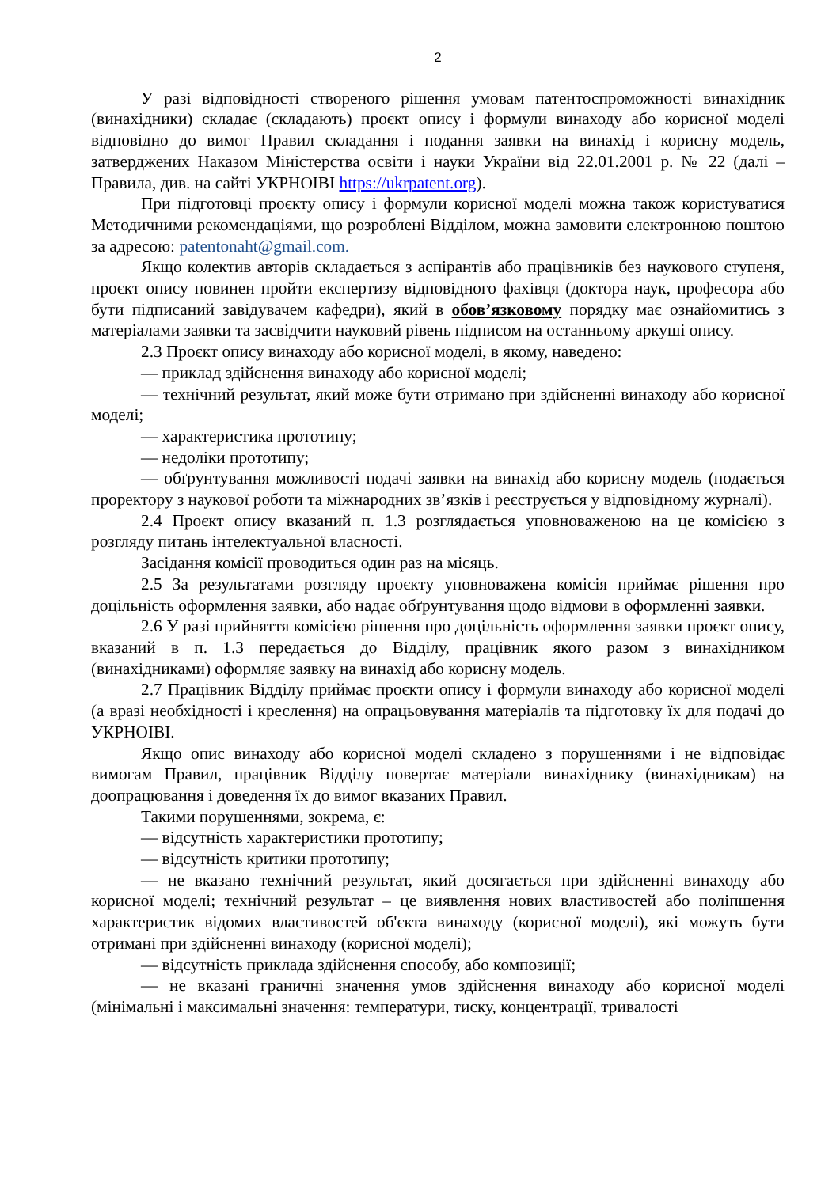2
У разі відповідності створеного рішення умовам патентоспроможності винахідник (винахідники) складає (складають) проєкт опису і формули винаходу або корисної моделі відповідно до вимог Правил складання і подання заявки на винахід і корисну модель, затверджених Наказом Міністерства освіти і науки України від 22.01.2001 р. № 22 (далі – Правила, див. на сайті УКРНОІВІ https://ukrpatent.org).
При підготовці проєкту опису і формули корисної моделі можна також користуватися Методичними рекомендаціями, що розроблені Відділом, можна замовити електронною поштою за адресою: patentonaht@gmail.com.
Якщо колектив авторів складається з аспірантів або працівників без наукового ступеня, проєкт опису повинен пройти експертизу відповідного фахівця (доктора наук, професора або бути підписаний завідувачем кафедри), який в обов’язковому порядку має ознайомитись з матеріалами заявки та засвідчити науковий рівень підписом на останньому аркуші опису.
2.3 Проєкт опису винаходу або корисної моделі, в якому, наведено:
— приклад здійснення винаходу або корисної моделі;
— технічний результат, який може бути отримано при здійсненні винаходу або корисної моделі;
— характеристика прототипу;
— недоліки прототипу;
— обґрунтування можливості подачі заявки на винахід або корисну модель (подається проректору з наукової роботи та міжнародних зв’язків і реєструється у відповідному журналі).
2.4 Проєкт опису вказаний п. 1.3 розглядається уповноваженою на це комісією з розгляду питань інтелектуальної власності.
Засідання комісії проводиться один раз на місяць.
2.5 За результатами розгляду проєкту уповноважена комісія приймає рішення про доцільність оформлення заявки, або надає обґрунтування щодо відмови в оформленні заявки.
2.6 У разі прийняття комісією рішення про доцільність оформлення заявки проєкт опису, вказаний в п. 1.3 передається до Відділу, працівник якого разом з винахідником (винахідниками) оформляє заявку на винахід або корисну модель.
2.7 Працівник Відділу приймає проєкти опису і формули винаходу або корисної моделі (а вразі необхідності і креслення) на опрацьовування матеріалів та підготовку їх для подачі до УКРНОІВІ.
Якщо опис винаходу або корисної моделі складено з порушеннями і не відповідає вимогам Правил, працівник Відділу повертає матеріали винахіднику (винахідникам) на доопрацювання і доведення їх до вимог вказаних Правил.
Такими порушеннями, зокрема, є:
— відсутність характеристики прототипу;
— відсутність критики прототипу;
— не вказано технічний результат, який досягається при здійсненні винаходу або корисної моделі; технічний результат – це виявлення нових властивостей або поліпшення характеристик відомих властивостей об'єкта винаходу (корисної моделі), які можуть бути отримані при здійсненні винаходу (корисної моделі);
— відсутність приклада здійснення способу, або композиції;
— не вказані граничні значення умов здійснення винаходу або корисної моделі (мінімальні і максимальні значення: температури, тиску, концентрації, тривалості